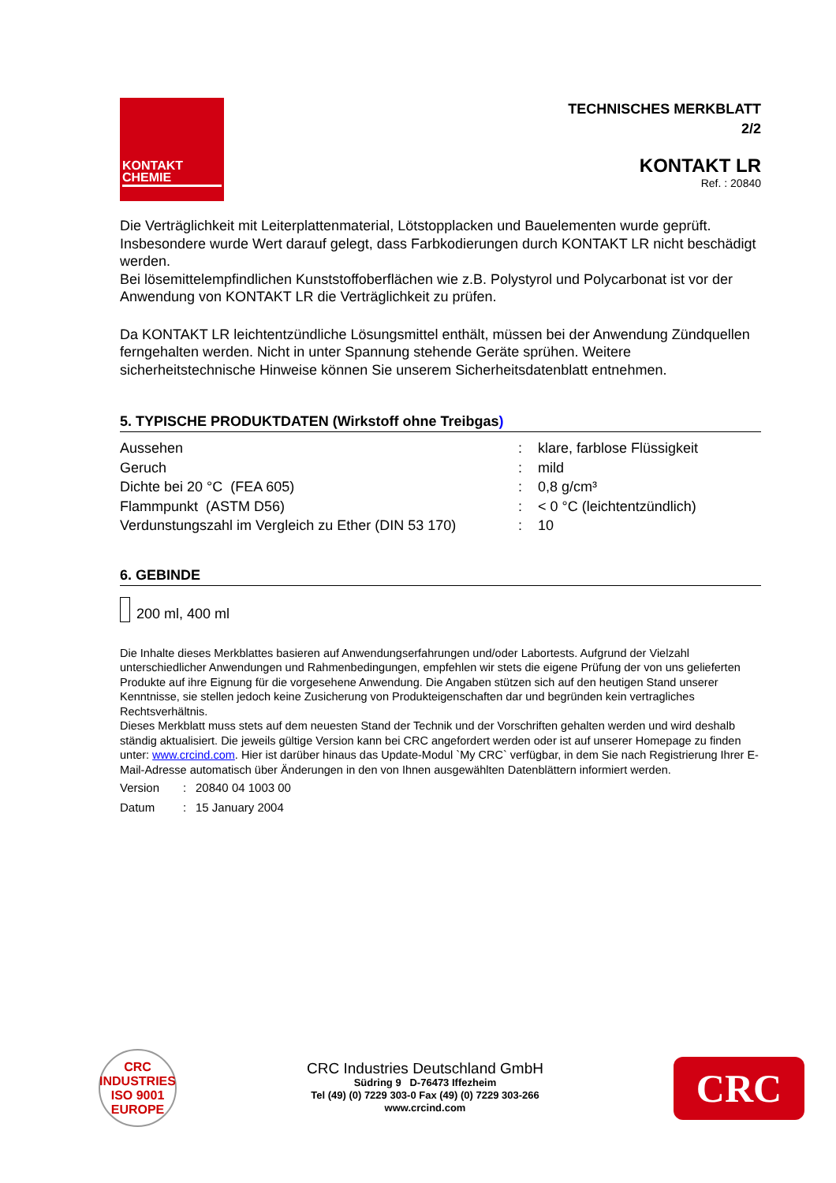KONTAKT
CHEMIE
TECHNISCHES MERKBLATT
2/2
KONTAKT LR
Ref. : 20840
Die Verträglichkeit mit Leiterplattenmaterial, Lötstopplacken und Bauelementen wurde geprüft. Insbesondere wurde Wert darauf gelegt, dass Farbkodierungen durch KONTAKT LR nicht beschädigt werden.
Bei lösemittelempfindlichen Kunststoffoberflächen wie z.B. Polystyrol und Polycarbonat ist vor der Anwendung von KONTAKT LR die Verträglichkeit zu prüfen.
Da KONTAKT LR leichtentzündliche Lösungsmittel enthält, müssen bei der Anwendung Zündquellen ferngehalten werden. Nicht in unter Spannung stehende Geräte sprühen. Weitere sicherheitstechnische Hinweise können Sie unserem Sicherheitsdatenblatt entnehmen.
5. TYPISCHE PRODUKTDATEN (Wirkstoff ohne Treibgas)
| Aussehen | : | klare, farblose Flüssigkeit |
| Geruch | : | mild |
| Dichte bei 20 °C (FEA 605) | : | 0,8 g/cm³ |
| Flammpunkt (ASTM D56) | : | < 0 °C (leichtentzündlich) |
| Verdunstungszahl im Vergleich zu Ether (DIN 53 170) | : | 10 |
6. GEBINDE
200 ml, 400 ml
Die Inhalte dieses Merkblattes basieren auf Anwendungserfahrungen und/oder Labortests. Aufgrund der Vielzahl unterschiedlicher Anwendungen und Rahmenbedingungen, empfehlen wir stets die eigene Prüfung der von uns gelieferten Produkte auf ihre Eignung für die vorgesehene Anwendung. Die Angaben stützen sich auf den heutigen Stand unserer Kenntnisse, sie stellen jedoch keine Zusicherung von Produkteigenschaften dar und begründen kein vertragliches Rechtsverhältnis.
Dieses Merkblatt muss stets auf dem neuesten Stand der Technik und der Vorschriften gehalten werden und wird deshalb ständig aktualisiert. Die jeweils gültige Version kann bei CRC angefordert werden oder ist auf unserer Homepage zu finden unter: www.crcind.com. Hier ist darüber hinaus das Update-Modul `My CRC` verfügbar, in dem Sie nach Registrierung Ihrer E-Mail-Adresse automatisch über Änderungen in den von Ihnen ausgewählten Datenblättern informiert werden.
| Version | : | 20840 04 1003 00 |
| Datum | : | 15 January 2004 |
CRC INDUSTRIES
ISO 9001
EUROPE
CRC Industries Deutschland GmbH
Südring 9 D-76473 Iffezheim
Tel (49) (0) 7229 303-0 Fax (49) (0) 7229 303-266
www.crcind.com
CRC